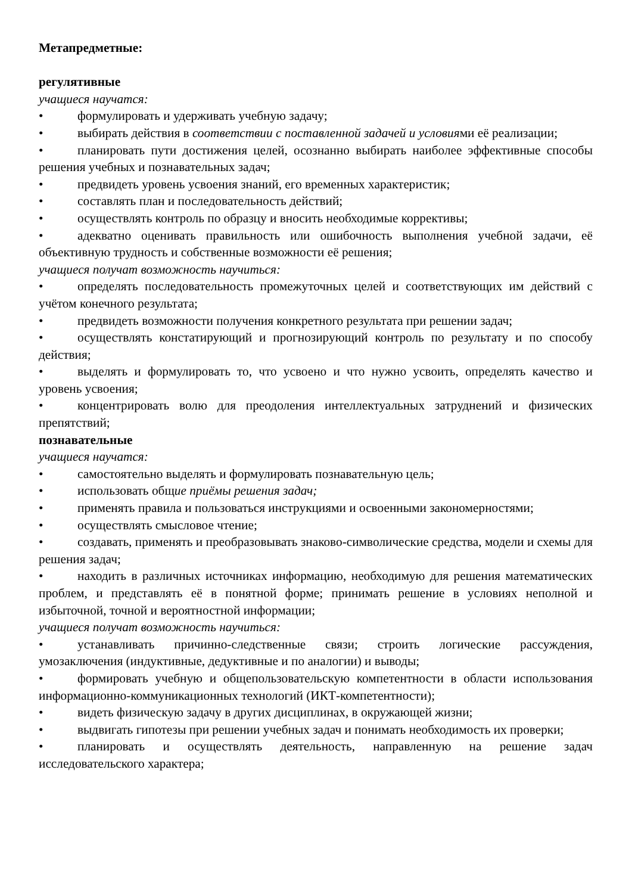Метапредметные:
регулятивные
учащиеся научатся:
• формулировать и удерживать учебную задачу;
• выбирать действия в соответствии с поставленной задачей и условиями её реализации;
• планировать пути достижения целей, осознанно выбирать наиболее эффективные способы решения учебных и познавательных задач;
• предвидеть уровень усвоения знаний, его временных характеристик;
• составлять план и последовательность действий;
• осуществлять контроль по образцу и вносить необходимые коррективы;
• адекватно оценивать правильность или ошибочность выполнения учебной задачи, её объективную трудность и собственные возможности её решения;
учащиеся получат возможность научиться:
• определять последовательность промежуточных целей и соответствующих им действий с учётом конечного результата;
• предвидеть возможности получения конкретного результата при решении задач;
• осуществлять констатирующий и прогнозирующий контроль по результату и по способу действия;
• выделять и формулировать то, что усвоено и что нужно усвоить, определять качество и уровень усвоения;
• концентрировать волю для преодоления интеллектуальных затруднений и физических препятствий;
познавательные
учащиеся научатся:
• самостоятельно выделять и формулировать познавательную цель;
• использовать общие приёмы решения задач;
• применять правила и пользоваться инструкциями и освоенными закономерностями;
• осуществлять смысловое чтение;
• создавать, применять и преобразовывать знаково-символические средства, модели и схемы для решения задач;
• находить в различных источниках информацию, необходимую для решения математических проблем, и представлять её в понятной форме; принимать решение в условиях неполной и избыточной, точной и вероятностной информации;
учащиеся получат возможность научиться:
• устанавливать причинно-следственные связи; строить логические рассуждения, умозаключения (индуктивные, дедуктивные и по аналогии) и выводы;
• формировать учебную и общепользовательскую компетентности в области использования информационно-коммуникационных технологий (ИКТ-компетентности);
• видеть физическую задачу в других дисциплинах, в окружающей жизни;
• выдвигать гипотезы при решении учебных задач и понимать необходимость их проверки;
• планировать и осуществлять деятельность, направленную на решение задач исследовательского характера;